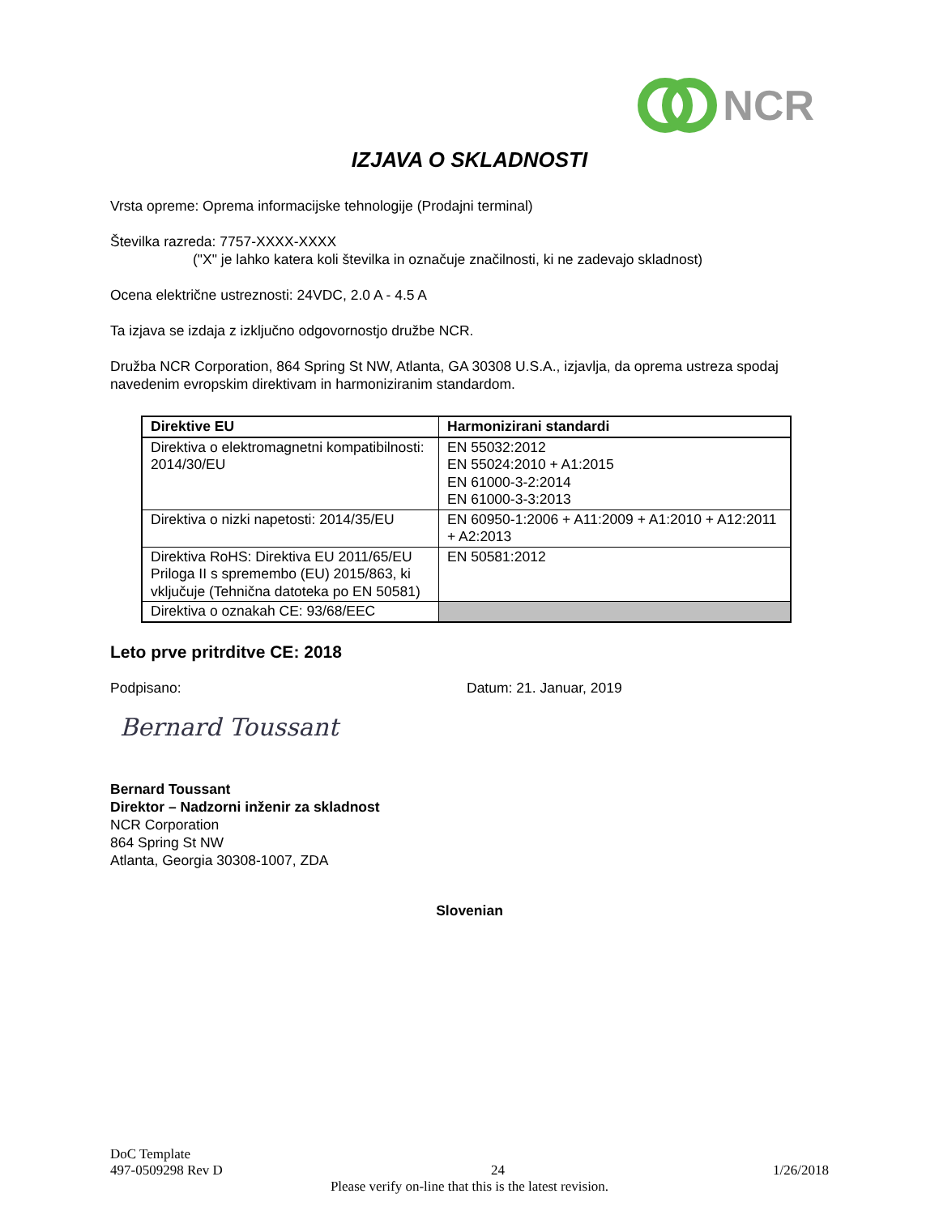NCR
IZJAVA O SKLADNOSTI
Vrsta opreme: Oprema informacijske tehnologije (Prodajni terminal)
Številka razreda: 7757-XXXX-XXXX
("X" je lahko katera koli številka in označuje značilnosti, ki ne zadevajo skladnost)
Ocena električne ustreznosti: 24VDC, 2.0 A - 4.5 A
Ta izjava se izdaja z izključno odgovornostjo družbe NCR.
Družba NCR Corporation, 864 Spring St NW, Atlanta, GA 30308 U.S.A., izjavlja, da oprema ustreza spodaj navedenim evropskim direktivam in harmoniziranim standardom.
| Direktive EU | Harmonizirani standardi |
| --- | --- |
| Direktiva o elektromagnetni kompatibilnosti: 2014/30/EU | EN 55032:2012 EN 55024:2010 + A1:2015 EN 61000-3-2:2014 EN 61000-3-3:2013 |
| Direktiva o nizki napetosti: 2014/35/EU | EN 60950-1:2006 + A11:2009 + A1:2010 + A12:2011 + A2:2013 |
| Direktiva RoHS: Direktiva EU 2011/65/EU Priloga II s spremembo (EU) 2015/863, ki vključuje (Tehnična datoteka po EN 50581) | EN 50581:2012 |
| Direktiva o oznakah CE: 93/68/EEC | |
Leto prve pritrditve CE: 2018
Podpisano: Datum: 21. Januar, 2019
Bernard Toussant
Bernard Toussant
Direktor – Nadzorni inženir za skladnost
NCR Corporation
864 Spring St NW
Atlanta, Georgia 30308-1007, ZDA
Slovenian
DoC Template
497-0509298 Rev D 24 1/26/2018
Please verify on-line that this is the latest revision.